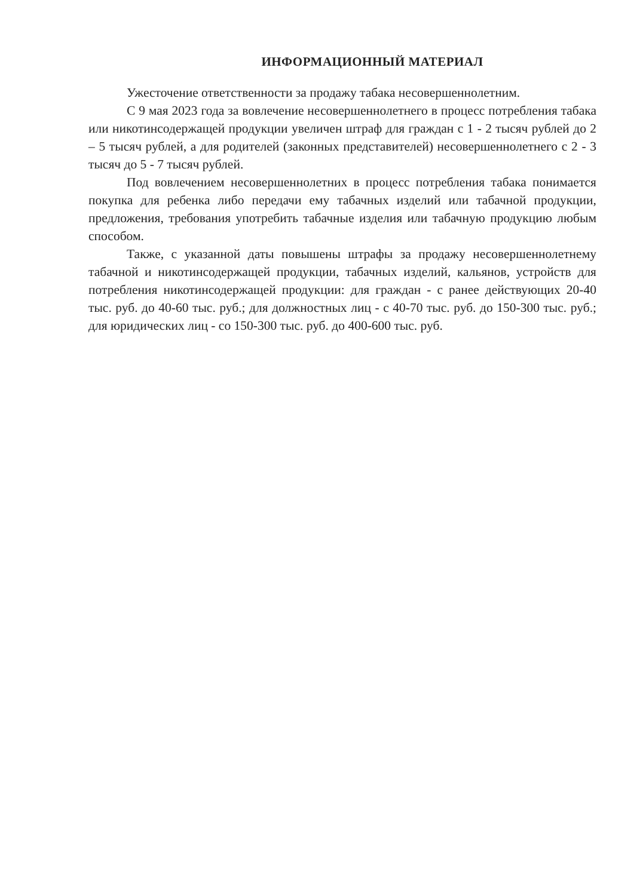ИНФОРМАЦИОННЫЙ МАТЕРИАЛ
Ужесточение ответственности за продажу табака несовершеннолетним.
С 9 мая 2023 года за вовлечение несовершеннолетнего в процесс потребления табака или никотинсодержащей продукции увеличен штраф для граждан с 1 - 2 тысяч рублей до 2 – 5 тысяч рублей, а для родителей (законных представителей) несовершеннолетнего с 2 - 3 тысяч до 5 - 7 тысяч рублей.
Под вовлечением несовершеннолетних в процесс потребления табака понимается покупка для ребенка либо передачи ему табачных изделий или табачной продукции, предложения, требования употребить табачные изделия или табачную продукцию любым способом.
Также, с указанной даты повышены штрафы за продажу несовершеннолетнему табачной и никотинсодержащей продукции, табачных изделий, кальянов, устройств для потребления никотинсодержащей продукции: для граждан - с ранее действующих 20-40 тыс. руб. до 40-60 тыс. руб.; для должностных лиц - с 40-70 тыс. руб. до 150-300 тыс. руб.; для юридических лиц - со 150-300 тыс. руб. до 400-600 тыс. руб.